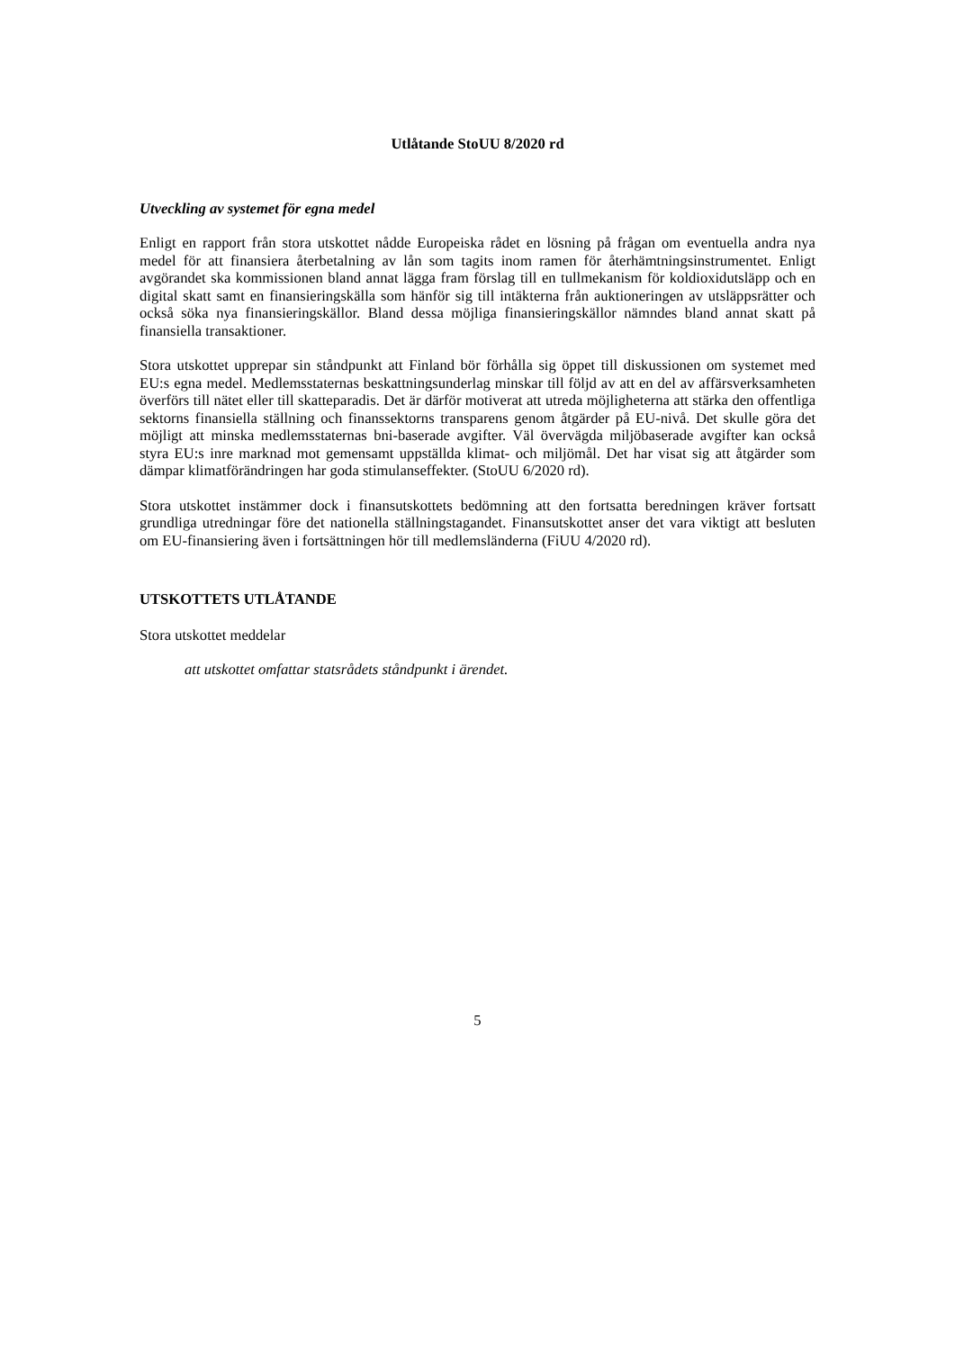Utlåtande StoUU 8/2020 rd
Utveckling av systemet för egna medel
Enligt en rapport från stora utskottet nådde Europeiska rådet en lösning på frågan om eventuella andra nya medel för att finansiera återbetalning av lån som tagits inom ramen för återhämtningsinstrumentet. Enligt avgörandet ska kommissionen bland annat lägga fram förslag till en tullmekanism för koldioxidutsläpp och en digital skatt samt en finansieringskälla som hänför sig till intäkterna från auktioneringen av utsläppsrätter och också söka nya finansieringskällor. Bland dessa möjliga finansieringskällor nämndes bland annat skatt på finansiella transaktioner.
Stora utskottet upprepar sin ståndpunkt att Finland bör förhålla sig öppet till diskussionen om systemet med EU:s egna medel. Medlemsstaternas beskattningsunderlag minskar till följd av att en del av affärsverksamheten överförs till nätet eller till skatteparadis. Det är därför motiverat att utreda möjligheterna att stärka den offentliga sektorns finansiella ställning och finanssektorns transparens genom åtgärder på EU-nivå. Det skulle göra det möjligt att minska medlemsstaternas bni-baserade avgifter. Väl övervägda miljöbaserade avgifter kan också styra EU:s inre marknad mot gemensamt uppställda klimat- och miljömål. Det har visat sig att åtgärder som dämpar klimatförändringen har goda stimulanseffekter. (StoUU 6/2020 rd).
Stora utskottet instämmer dock i finansutskottets bedömning att den fortsatta beredningen kräver fortsatt grundliga utredningar före det nationella ställningstagandet. Finansutskottet anser det vara viktigt att besluten om EU-finansiering även i fortsättningen hör till medlemsländerna (FiUU 4/2020 rd).
UTSKOTTETS UTLÅTANDE
Stora utskottet meddelar
att utskottet omfattar statsrådets ståndpunkt i ärendet.
5